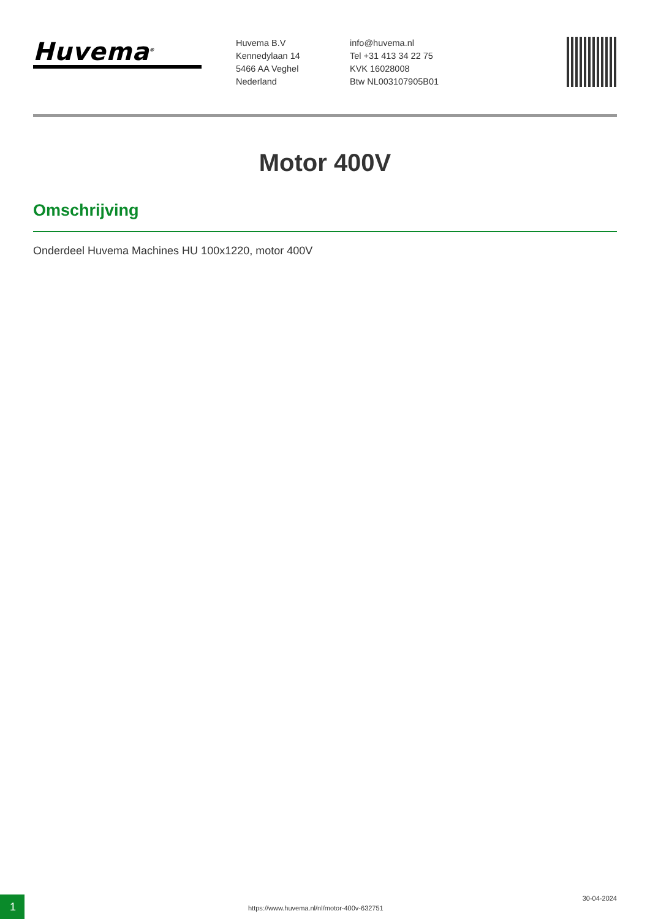Huvema<sup>®</sup>
Huvema B.V
Kennedylaan 14
5466 AA Veghel
Nederland
info@huvema.nl
Tel +31 413 34 22 75
KVK 16028008
Btw NL003107905B01
Motor 400V
Omschrijving
Onderdeel Huvema Machines HU 100x1220, motor 400V
1
https://www.huvema.nl/nl/motor-400v-632751
30-04-2024